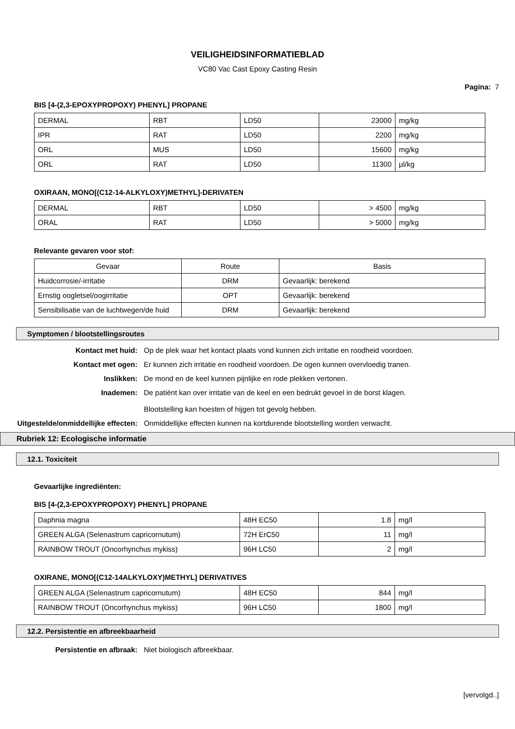VEILIGHEIDSINFORMATIEBLAD
VC80 Vac Cast Epoxy Casting Resin
Pagina: 7
BIS [4-(2,3-EPOXYPROPOXY) PHENYL] PROPANE
| DERMAL | RBT | LD50 | 23000 | mg/kg |
| IPR | RAT | LD50 | 2200 | mg/kg |
| ORL | MUS | LD50 | 15600 | mg/kg |
| ORL | RAT | LD50 | 11300 | µl/kg |
OXIRAAN, MONO[(C12-14-ALKYLOXY)METHYL]-DERIVATEN
| DERMAL | RBT | LD50 | > 4500 | mg/kg |
| ORAL | RAT | LD50 | > 5000 | mg/kg |
Relevante gevaren voor stof:
| Gevaar | Route | Basis |
| --- | --- | --- |
| Huidcorrosie/-irritatie | DRM | Gevaarlijk: berekend |
| Ernstig oogletsel/oogirritatie | OPT | Gevaarlijk: berekend |
| Sensibilisatie van de luchtwegen/de huid | DRM | Gevaarlijk: berekend |
Symptomen / blootstellingsroutes
Kontact met huid: Op de plek waar het kontact plaats vond kunnen zich irritatie en roodheid voordoen.
Kontact met ogen: Er kunnen zich irritatie en roodheid voordoen. De ogen kunnen overvloedig tranen.
Inslikken: De mond en de keel kunnen pijnlijke en rode plekken vertonen.
Inademen: De patiënt kan over irritatie van de keel en een bedrukt gevoel in de borst klagen.
Blootstelling kan hoesten of hijgen tot gevolg hebben.
Uitgestelde/onmiddellijke effecten:
Onmiddellijke effecten kunnen na kortdurende blootstelling worden verwacht.
Rubriek 12: Ecologische informatie
12.1. Toxiciteit
Gevaarlijke ingrediënten:
BIS [4-(2,3-EPOXYPROPOXY) PHENYL] PROPANE
| Daphnia magna | 48H EC50 | 1.8 | mg/l |
| GREEN ALGA (Selenastrum capricornutum) | 72H ErC50 | 11 | mg/l |
| RAINBOW TROUT (Oncorhynchus mykiss) | 96H LC50 | 2 | mg/l |
OXIRANE, MONO[(C12-14ALKYLOXY)METHYL] DERIVATIVES
| GREEN ALGA (Selenastrum capricornutum) | 48H EC50 | 844 | mg/l |
| RAINBOW TROUT (Oncorhynchus mykiss) | 96H LC50 | 1800 | mg/l |
12.2. Persistentie en afbreekbaarheid
Persistentie en afbraak: Niet biologisch afbreekbaar.
[vervolgd..]